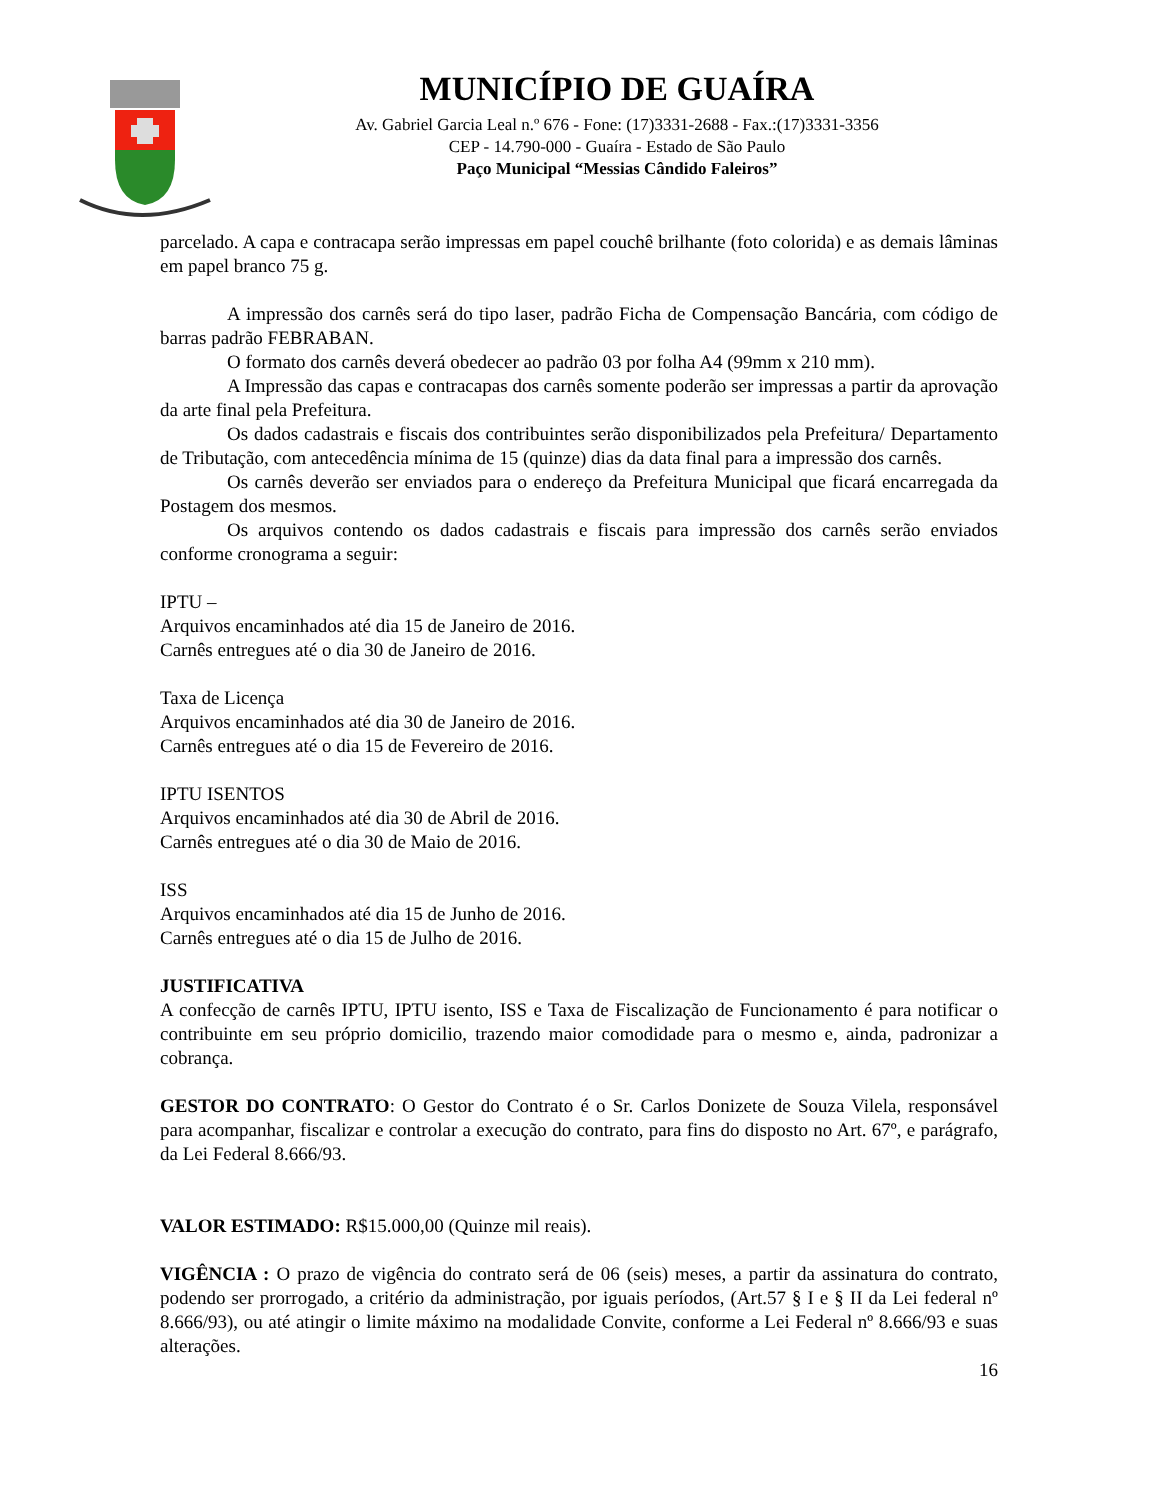MUNICÍPIO DE GUAÍRA
Av. Gabriel Garcia Leal n.º 676 - Fone: (17)3331-2688 - Fax.:(17)3331-3356
CEP - 14.790-000 - Guaíra - Estado de São Paulo
Paço Municipal “Messias Cândido Faleiros”
parcelado. A capa e contracapa serão impressas em papel couchê brilhante (foto colorida) e as demais lâminas em papel branco 75 g.
A impressão dos carnês será do tipo laser, padrão Ficha de Compensação Bancária, com código de barras padrão FEBRABAN.
O formato dos carnês deverá obedecer ao padrão 03 por folha A4 (99mm x 210 mm).
A Impressão das capas e contracapas dos carnês somente poderão ser impressas a partir da aprovação da arte final pela Prefeitura.
Os dados cadastrais e fiscais dos contribuintes serão disponibilizados pela Prefeitura/ Departamento de Tributação, com antecedência mínima de 15 (quinze) dias da data final para a impressão dos carnês.
Os carnês deverão ser enviados para o endereço da Prefeitura Municipal que ficará encarregada da Postagem dos mesmos.
Os arquivos contendo os dados cadastrais e fiscais para impressão dos carnês serão enviados conforme cronograma a seguir:
IPTU –
Arquivos encaminhados até dia 15 de Janeiro de 2016.
Carnês entregues até o dia 30 de Janeiro de 2016.
Taxa de Licença
Arquivos encaminhados até dia 30 de Janeiro de 2016.
Carnês entregues até o dia 15 de Fevereiro de 2016.
IPTU ISENTOS
Arquivos encaminhados até dia 30 de Abril de 2016.
Carnês entregues até o dia 30 de Maio de 2016.
ISS
Arquivos encaminhados até dia 15 de Junho de 2016.
Carnês entregues até o dia 15 de Julho de 2016.
JUSTIFICATIVA
A confecção de carnês IPTU, IPTU isento, ISS e Taxa de Fiscalização de Funcionamento é para notificar o contribuinte em seu próprio domicilio, trazendo maior comodidade para o mesmo e, ainda, padronizar a cobrança.
GESTOR DO CONTRATO: O Gestor do Contrato é o Sr. Carlos Donizete de Souza Vilela, responsável para acompanhar, fiscalizar e controlar a execução do contrato, para fins do disposto no Art. 67º, e parágrafo, da Lei Federal 8.666/93.
VALOR ESTIMADO: R$15.000,00 (Quinze mil reais).
VIGÊNCIA : O prazo de vigência do contrato será de 06 (seis) meses, a partir da assinatura do contrato, podendo ser prorrogado, a critério da administração, por iguais períodos, (Art.57 § I e § II da Lei federal nº 8.666/93), ou até atingir o limite máximo na modalidade Convite, conforme a Lei Federal nº 8.666/93 e suas alterações.
16